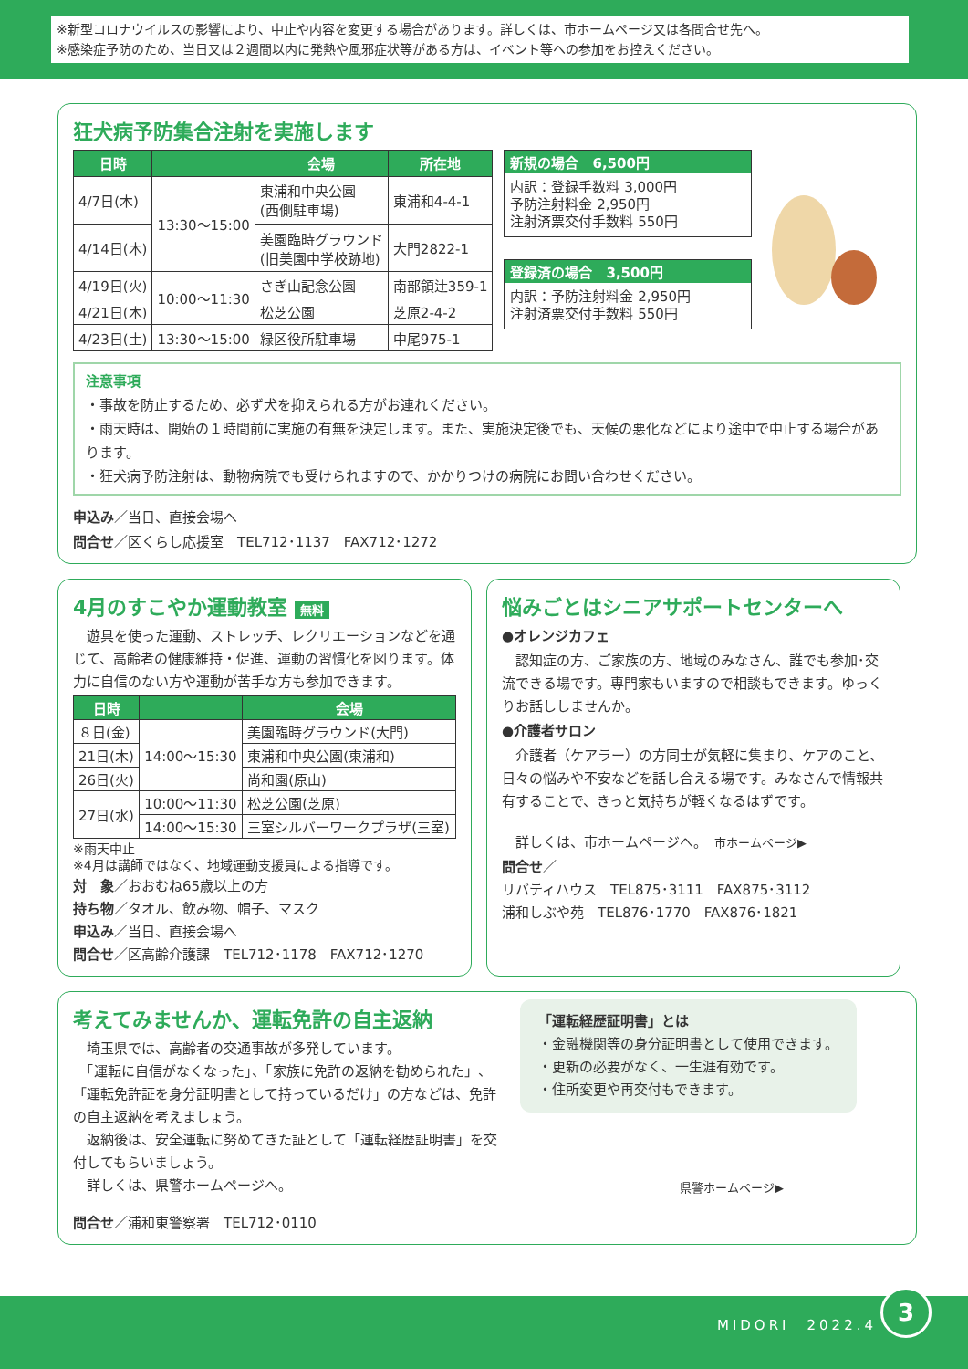※新型コロナウイルスの影響により、中止や内容を変更する場合があります。詳しくは、市ホームページ又は各問合せ先へ。
※感染症予防のため、当日又は２週間以内に発熱や風邪症状等がある方は、イベント等への参加をお控えください。
狂犬病予防集合注射を実施します
| 日時 | | 会場 | 所在地 |
| --- | --- | --- | --- |
| 4/7日(木) | 13:30〜15:00 | 東浦和中央公園 (西側駐車場) | 東浦和4-4-1 |
| 4/14日(木) | | 美園臨時グラウンド (旧美園中学校跡地) | 大門2822-1 |
| 4/19日(火) | 10:00〜11:30 | さぎ山記念公園 | 南部領辻359-1 |
| 4/21日(木) | | 松芝公園 | 芝原2-4-2 |
| 4/23日(土) | 13:30〜15:00 | 緑区役所駐車場 | 中尾975-1 |
新規の場合　6,500円
内訳：登録手数料 3,000円
予防注射料金 2,950円
注射済票交付手数料 550円
登録済の場合　3,500円
内訳：予防注射料金 2,950円
注射済票交付手数料 550円
注意事項
・事故を防止するため、必ず犬を抑えられる方がお連れください。
・雨天時は、開始の１時間前に実施の有無を決定します。また、実施決定後でも、天候の悪化などにより途中で中止する場合があります。
・狂犬病予防注射は、動物病院でも受けられますので、かかりつけの病院にお問い合わせください。
申込み／当日、直接会場へ
問合せ／区くらし応援室　TEL712･1137　FAX712･1272
4月のすこやか運動教室 無料
　遊具を使った運動、ストレッチ、レクリエーションなどを通じて、高齢者の健康維持・促進、運動の習慣化を図ります。体力に自信のない方や運動が苦手な方も参加できます。
| 日時 | | 会場 |
| --- | --- | --- |
| ８日(金) | 14:00〜15:30 | 美園臨時グラウンド(大門) |
| 21日(木) | | 東浦和中央公園(東浦和) |
| 26日(火) | | 尚和園(原山) |
| 27日(水) | 10:00〜11:30 | 松芝公園(芝原) |
| | 14:00〜15:30 | 三室シルバーワークプラザ(三室) |
※雨天中止
※4月は講師ではなく、地域運動支援員による指導です。
対　象／おおむね65歳以上の方
持ち物／タオル、飲み物、帽子、マスク
申込み／当日、直接会場へ
問合せ／区高齢介護課　TEL712･1178　FAX712･1270
悩みごとはシニアサポートセンターへ
●オレンジカフェ
　認知症の方、ご家族の方、地域のみなさん、誰でも参加･交流できる場です。専門家もいますので相談もできます。ゆっくりお話ししませんか。
●介護者サロン
　介護者（ケアラー）の方同士が気軽に集まり、ケアのこと、日々の悩みや不安などを話し合える場です。みなさんで情報共有することで、きっと気持ちが軽くなるはずです。
　詳しくは、市ホームページへ。　市ホームページ▶
問合せ／
リバティハウス　TEL875･3111　FAX875･3112
浦和しぶや苑　TEL876･1770　FAX876･1821
考えてみませんか、運転免許の自主返納
　埼玉県では、高齢者の交通事故が多発しています。
　「運転に自信がなくなった」、「家族に免許の返納を勧められた」、「運転免許証を身分証明書として持っているだけ」の方などは、免許の自主返納を考えましょう。
　返納後は、安全運転に努めてきた証として「運転経歴証明書」を交付してもらいましょう。
　詳しくは、県警ホームページへ。
問合せ／浦和東警察署　TEL712･0110
「運転経歴証明書」とは
・金融機関等の身分証明書として使用できます。
・更新の必要がなく、一生涯有効です。
・住所変更や再交付もできます。
県警ホームページ▶
MIDORI　2022.4
3